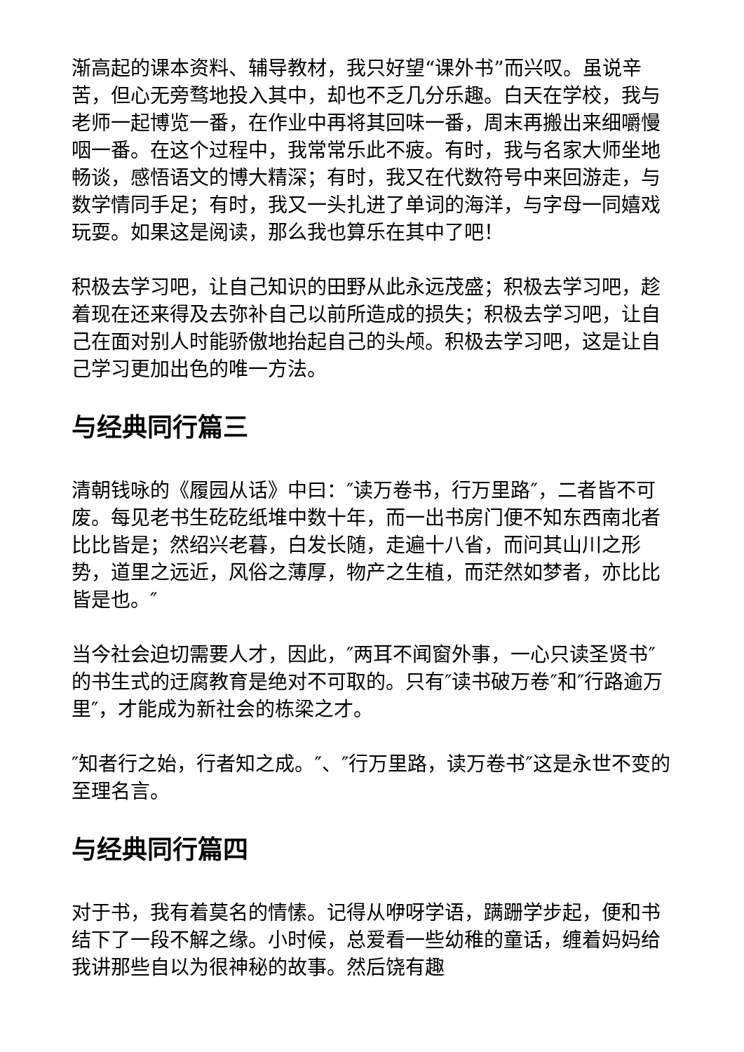渐高起的课本资料、辅导教材，我只好望“课外书”而兴叹。虽说辛苦，但心无旁骛地投入其中，却也不乏几分乐趣。白天在学校，我与老师一起博览一番，在作业中再将其回味一番，周末再搬出来细嚼慢咽一番。在这个过程中，我常常乐此不疲。有时，我与名家大师坐地畅谈，感悟语文的博大精深；有时，我又在代数符号中来回游走，与数学情同手足；有时，我又一头扎进了单词的海洋，与字母一同嬉戏玩耍。如果这是阅读，那么我也算乐在其中了吧！
积极去学习吧，让自己知识的田野从此永远茂盛；积极去学习吧，趁着现在还来得及去弥补自己以前所造成的损失；积极去学习吧，让自己在面对别人时能骄傲地抬起自己的头颅。积极去学习吧，这是让自己学习更加出色的唯一方法。
与经典同行篇三
清朝钱咏的《履园从话》中曰：″读万卷书，行万里路″，二者皆不可废。每见老书生矻矻纸堆中数十年，而一出书房门便不知东西南北者比比皆是；然绍兴老暮，白发长随，走遍十八省，而问其山川之形势，道里之远近，风俗之薄厚，物产之生植，而茫然如梦者，亦比比皆是也。″
当今社会迫切需要人才，因此，″两耳不闻窗外事，一心只读圣贤书″的书生式的迂腐教育是绝对不可取的。只有″读书破万卷″和″行路逾万里″，才能成为新社会的栋梁之才。
″知者行之始，行者知之成。″、″行万里路，读万卷书″这是永世不变的至理名言。
与经典同行篇四
对于书，我有着莫名的情愫。记得从咿呀学语，蹒跚学步起，便和书结下了一段不解之缘。小时候，总爱看一些幼稚的童话，缠着妈妈给我讲那些自以为很神秘的故事。然后饶有趣